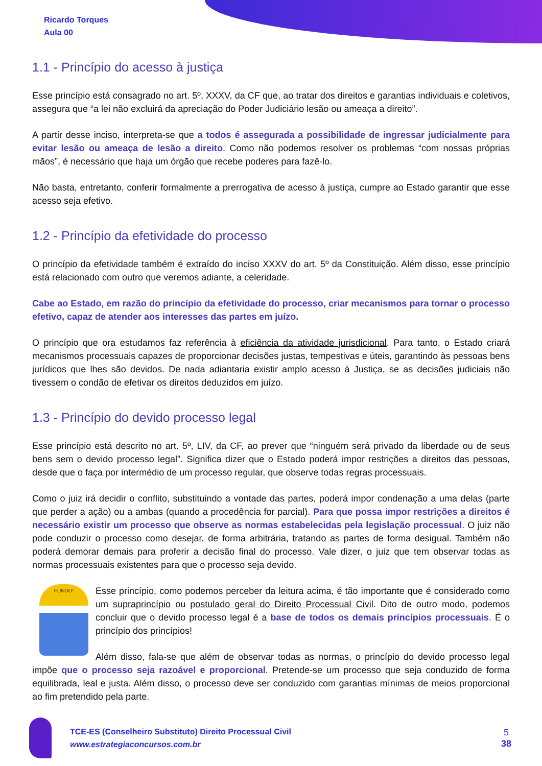Ricardo Torques
Aula 00
1.1 - Princípio do acesso à justiça
Esse princípio está consagrado no art. 5º, XXXV, da CF que, ao tratar dos direitos e garantias individuais e coletivos, assegura que “a lei não excluirá da apreciação do Poder Judiciário lesão ou ameaça a direito”.
A partir desse inciso, interpreta-se que a todos é assegurada a possibilidade de ingressar judicialmente para evitar lesão ou ameaça de lesão a direito. Como não podemos resolver os problemas “com nossas próprias mãos”, é necessário que haja um órgão que recebe poderes para fazê-lo.
Não basta, entretanto, conferir formalmente a prerrogativa de acesso à justiça, cumpre ao Estado garantir que esse acesso seja efetivo.
1.2 - Princípio da efetividade do processo
O princípio da efetividade também é extraído do inciso XXXV do art. 5º da Constituição. Além disso, esse princípio está relacionado com outro que veremos adiante, a celeridade.
Cabe ao Estado, em razão do princípio da efetividade do processo, criar mecanismos para tornar o processo efetivo, capaz de atender aos interesses das partes em juízo.
O princípio que ora estudamos faz referência à eficiência da atividade jurisdicional. Para tanto, o Estado criará mecanismos processuais capazes de proporcionar decisões justas, tempestivas e úteis, garantindo às pessoas bens jurídicos que lhes são devidos. De nada adiantaria existir amplo acesso à Justiça, se as decisões judiciais não tivessem o condão de efetivar os direitos deduzidos em juízo.
1.3 - Princípio do devido processo legal
Esse princípio está descrito no art. 5º, LIV, da CF, ao prever que “ninguém será privado da liberdade ou de seus bens sem o devido processo legal”. Significa dizer que o Estado poderá impor restrições a direitos das pessoas, desde que o faça por intermédio de um processo regular, que observe todas regras processuais.
Como o juiz irá decidir o conflito, substituindo a vontade das partes, poderá impor condenação a uma delas (parte que perder a ação) ou a ambas (quando a procedência for parcial). Para que possa impor restrições a direitos é necessário existir um processo que observe as normas estabelecidas pela legislação processual. O juiz não pode conduzir o processo como desejar, de forma arbitrária, tratando as partes de forma desigual. Também não poderá demorar demais para proferir a decisão final do processo. Vale dizer, o juiz que tem observar todas as normas processuais existentes para que o processo seja devido.
FUNDO!
Esse princípio, como podemos perceber da leitura acima, é tão importante que é considerado como um supraprincípio ou postulado geral do Direito Processual Civil. Dito de outro modo, podemos concluir que o devido processo legal é a base de todos os demais princípios processuais. É o princípio dos princípios!
Além disso, fala-se que além de observar todas as normas, o princípio do devido processo legal impõe que o processo seja razoável e proporcional. Pretende-se um processo que seja conduzido de forma equilibrada, leal e justa. Além disso, o processo deve ser conduzido com garantias mínimas de meios proporcional ao fim pretendido pela parte.
TCE-ES (Conselheiro Substituto) Direito Processual Civil
www.estrategiaconcursos.com.br
5
38